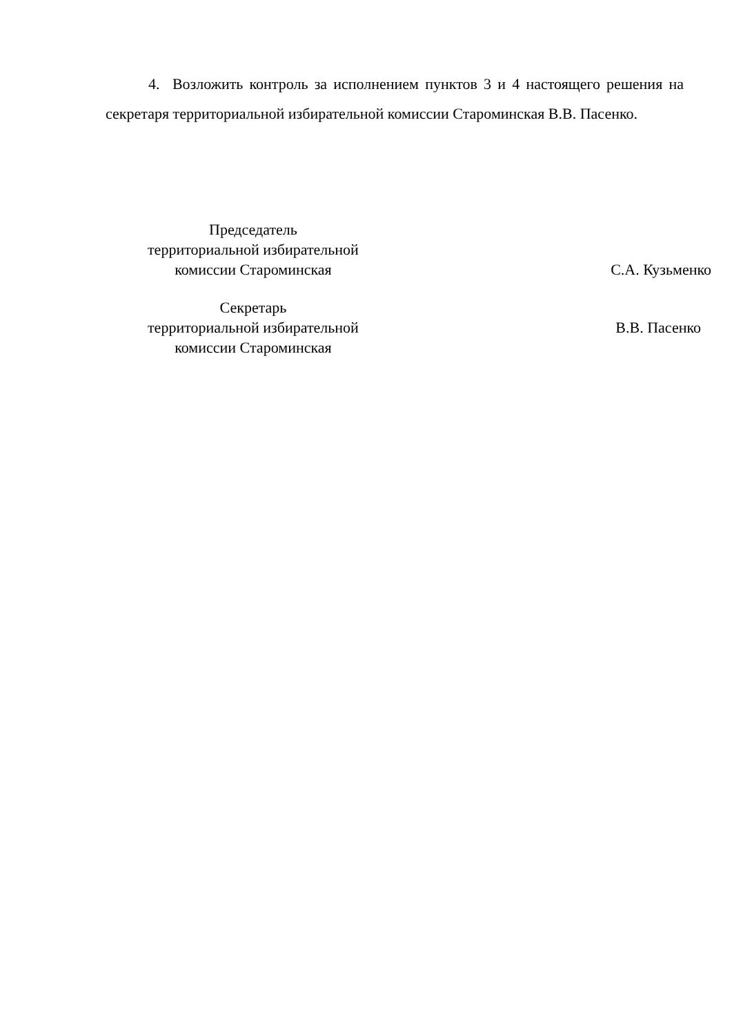4. Возложить контроль за исполнением пунктов 3 и 4 настоящего решения на секретаря территориальной избирательной комиссии Староминская В.В. Пасенко.
| Председатель территориальной избирательной комиссии Староминская | С.А. Кузьменко |
| Секретарь территориальной избирательной комиссии Староминская | В.В. Пасенко |